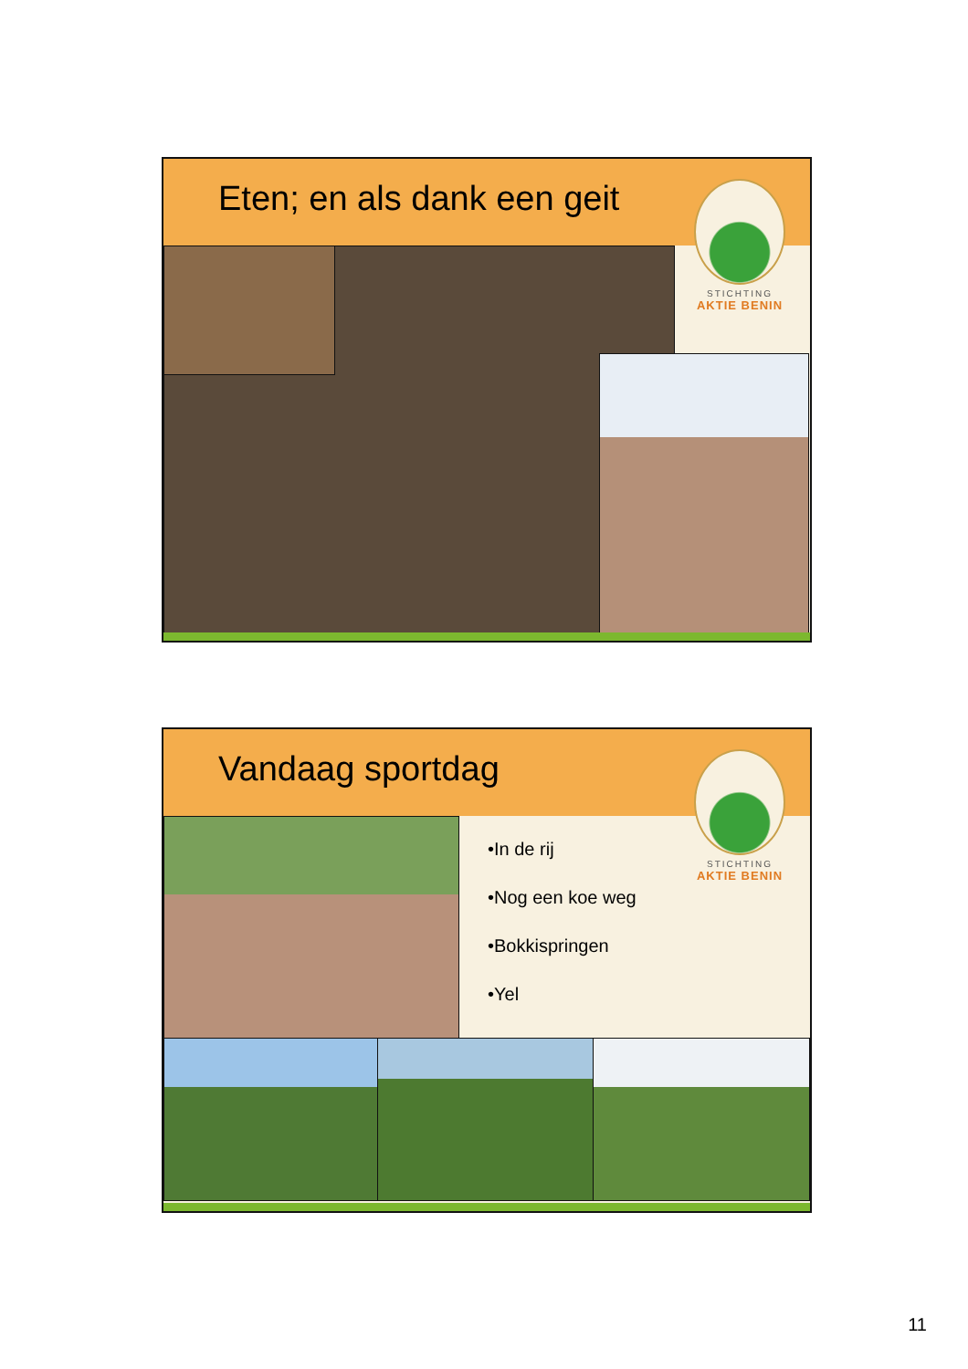Eten; en als dank een geit
STICHTING
AKTIE BENIN
Vandaag sportdag
STICHTING
AKTIE BENIN
•In de rij
•Nog een koe weg
•Bokkispringen
•Yel
11